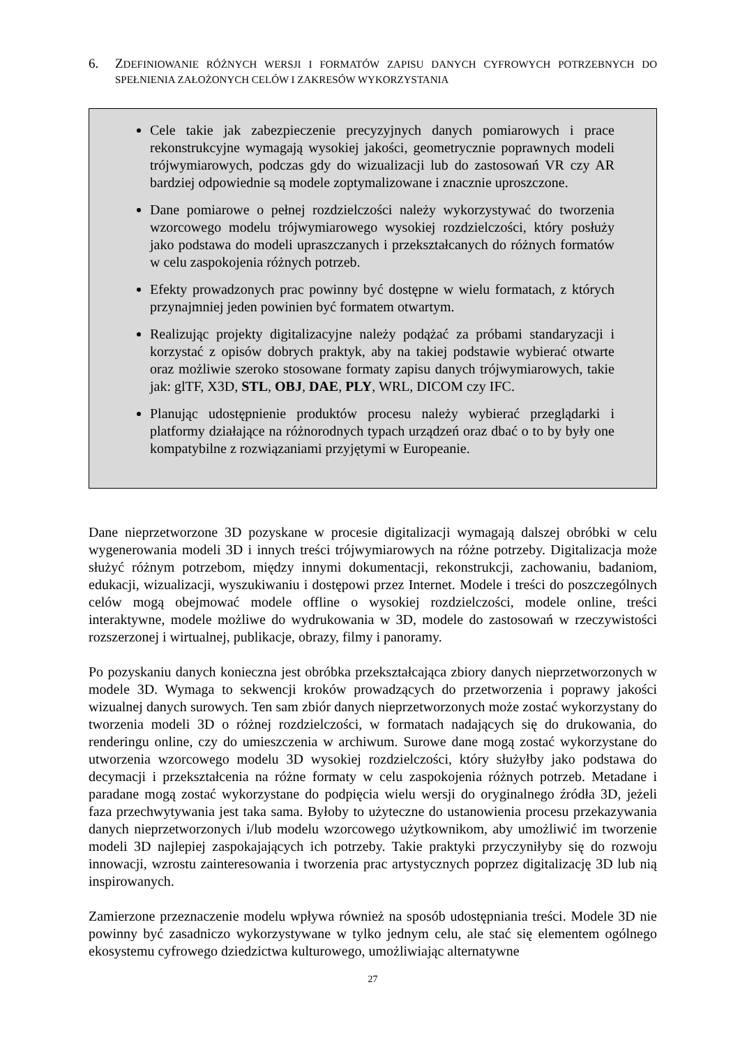6. ZDEFINIOWANIE RÓŻNYCH WERSJI I FORMATÓW ZAPISU DANYCH CYFROWYCH POTRZEBNYCH DO SPEŁNIENIA ZAŁOŻONYCH CELÓW I ZAKRESÓW WYKORZYSTANIA
Cele takie jak zabezpieczenie precyzyjnych danych pomiarowych i prace rekonstrukcyjne wymagają wysokiej jakości, geometrycznie poprawnych modeli trójwymiarowych, podczas gdy do wizualizacji lub do zastosowań VR czy AR bardziej odpowiednie są modele zoptymalizowane i znacznie uproszczone.
Dane pomiarowe o pełnej rozdzielczości należy wykorzystywać do tworzenia wzorcowego modelu trójwymiarowego wysokiej rozdzielczości, który posłuży jako podstawa do modeli upraszczanych i przekształcanych do różnych formatów w celu zaspokojenia różnych potrzeb.
Efekty prowadzonych prac powinny być dostępne w wielu formatach, z których przynajmniej jeden powinien być formatem otwartym.
Realizując projekty digitalizacyjne należy podążać za próbami standaryzacji i korzystać z opisów dobrych praktyk, aby na takiej podstawie wybierać otwarte oraz możliwie szeroko stosowane formaty zapisu danych trójwymiarowych, takie jak: glTF, X3D, STL, OBJ, DAE, PLY, WRL, DICOM czy IFC.
Planując udostępnienie produktów procesu należy wybierać przeglądarki i platformy działające na różnorodnych typach urządzeń oraz dbać o to by były one kompatybilne z rozwiązaniami przyjętymi w Europeanie.
Dane nieprzetworzone 3D pozyskane w procesie digitalizacji wymagają dalszej obróbki w celu wygenerowania modeli 3D i innych treści trójwymiarowych na różne potrzeby. Digitalizacja może służyć różnym potrzebom, między innymi dokumentacji, rekonstrukcji, zachowaniu, badaniom, edukacji, wizualizacji, wyszukiwaniu i dostępowi przez Internet. Modele i treści do poszczególnych celów mogą obejmować modele offline o wysokiej rozdzielczości, modele online, treści interaktywne, modele możliwe do wydrukowania w 3D, modele do zastosowań w rzeczywistości rozszerzonej i wirtualnej, publikacje, obrazy, filmy i panoramy.
Po pozyskaniu danych konieczna jest obróbka przekształcająca zbiory danych nieprzetworzonych w modele 3D. Wymaga to sekwencji kroków prowadzących do przetworzenia i poprawy jakości wizualnej danych surowych. Ten sam zbiór danych nieprzetworzonych może zostać wykorzystany do tworzenia modeli 3D o różnej rozdzielczości, w formatach nadających się do drukowania, do renderingu online, czy do umieszczenia w archiwum. Surowe dane mogą zostać wykorzystane do utworzenia wzorcowego modelu 3D wysokiej rozdzielczości, który służyłby jako podstawa do decymacji i przekształcenia na różne formaty w celu zaspokojenia różnych potrzeb. Metadane i paradane mogą zostać wykorzystane do podpięcia wielu wersji do oryginalnego źródła 3D, jeżeli faza przechwytywania jest taka sama. Byłoby to użyteczne do ustanowienia procesu przekazywania danych nieprzetworzonych i/lub modelu wzorcowego użytkownikom, aby umożliwić im tworzenie modeli 3D najlepiej zaspokajających ich potrzeby. Takie praktyki przyczyniłyby się do rozwoju innowacji, wzrostu zainteresowania i tworzenia prac artystycznych poprzez digitalizację 3D lub nią inspirowanych.
Zamierzone przeznaczenie modelu wpływa również na sposób udostępniania treści. Modele 3D nie powinny być zasadniczo wykorzystywane w tylko jednym celu, ale stać się elementem ogólnego ekosystemu cyfrowego dziedzictwa kulturowego, umożliwiając alternatywne
27